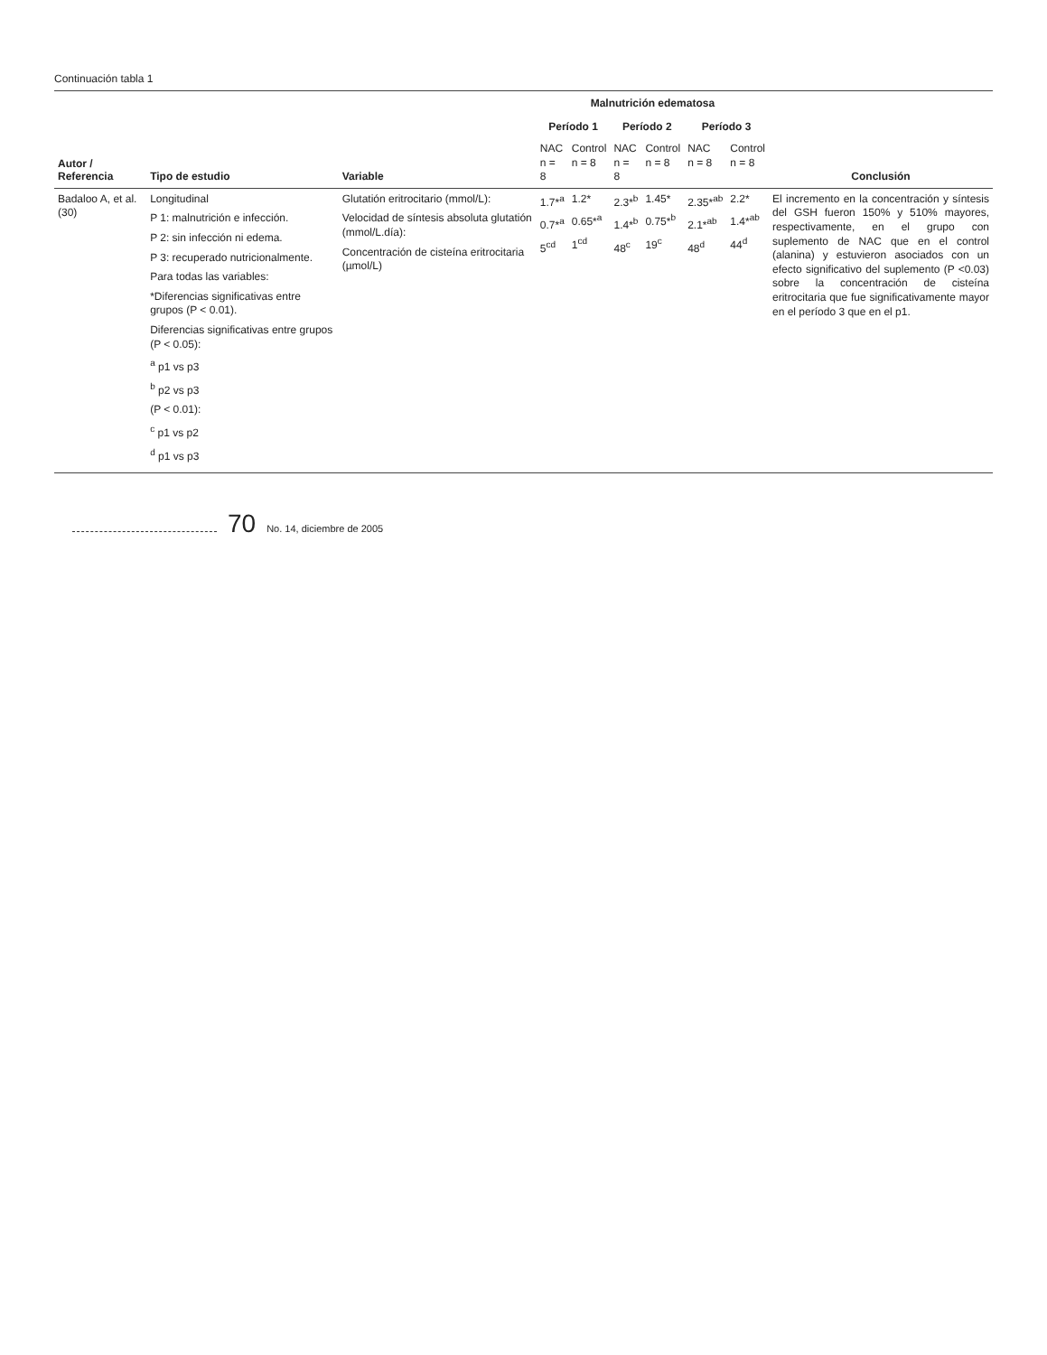Continuación tabla 1
| Autor / Referencia | Tipo de estudio | Variable | Malnutrición edematosa | | | | | | Conclusión |
| --- | --- | --- | --- | --- | --- | --- | --- | --- | --- |
| | | | Período 1 | | Período 2 | | Período 3 | | |
| | | | NAC n = 8 | Control n = 8 | NAC n = 8 | Control n = 8 | NAC n = 8 | Control n = 8 | |
| Badaloo A, et al. (30) | Longitudinal P 1: malnutrición e infección. P 2: sin infección ni edema. P 3: recuperado nutricionalmente. Para todas las variables: *Diferencias significativas entre grupos (P < 0.01). Diferencias significativas entre grupos (P < 0.05): <sup>a</sup> p1 vs p3 <sup>b</sup> p2 vs p3 (P < 0.01): <sup>c</sup> p1 vs p2 <sup>d</sup> p1 vs p3 | Glutatión eritrocitario (mmol/L): Velocidad de síntesis absoluta glutatión (mmol/L.día): Concentración de cisteína eritrocitaria (µmol/L) | 1.7*<sup>a</sup> 0.7*<sup>a</sup> 5<sup>cd</sup> | 1.2* 0.65*<sup>a</sup> 1<sup>cd</sup> | 2.3*<sup>b</sup> 1.4*<sup>b</sup> 48<sup>c</sup> | 1.45* 0.75*<sup>b</sup> 19<sup>c</sup> | 2.35*<sup>ab</sup> 2.1*<sup>ab</sup> 48<sup>d</sup> | 2.2* 1.4*<sup>ab</sup> 44<sup>d</sup> | El incremento en la concentración y síntesis del GSH fueron 150% y 510% mayores, respectivamente, en el grupo con suplemento de NAC que en el control (alanina) y estuvieron asociados con un efecto significativo del suplemento (P <0.03) sobre la concentración de cisteína eritrocitaria que fue significativamente mayor en el período 3 que en el p1. |
70 No. 14, diciembre de 2005